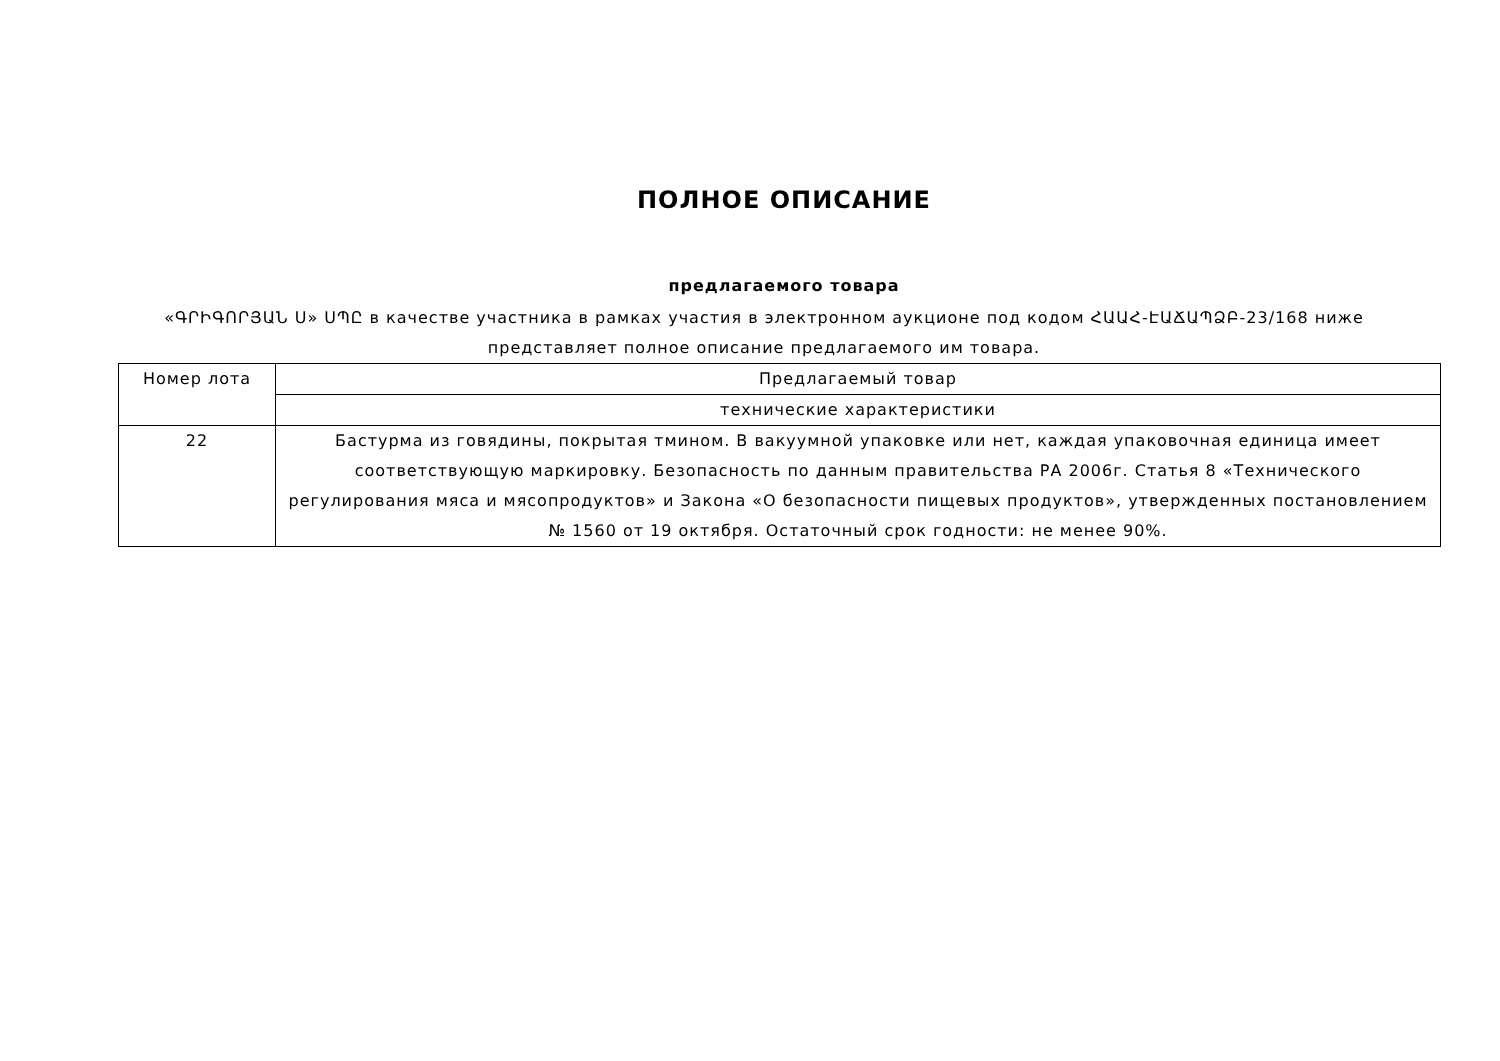ПОЛНОЕ ОПИСАНИЕ
предлагаемого товара
«ԳՐԻԳՈՐՅԱՆ Ս» ՍՊԸ в качестве участника в рамках участия в электронном аукционе под кодом ՀԱԱՀ-ԷԱՃԱՊՁԲ-23/168 ниже представляет полное описание предлагаемого им товара.
| Номер лота | Предлагаемый товар |
| | технические характеристики |
| 22 | Бастурма из говядины, покрытая тмином. В вакуумной упаковке или нет, каждая упаковочная единица имеет соответствующую маркировку. Безопасность по данным правительства РА 2006г. Статья 8 «Технического регулирования мяса и мясопродуктов» и Закона «О безопасности пищевых продуктов», утвержденных постановлением № 1560 от 19 октября. Остаточный срок годности: не менее 90%. |